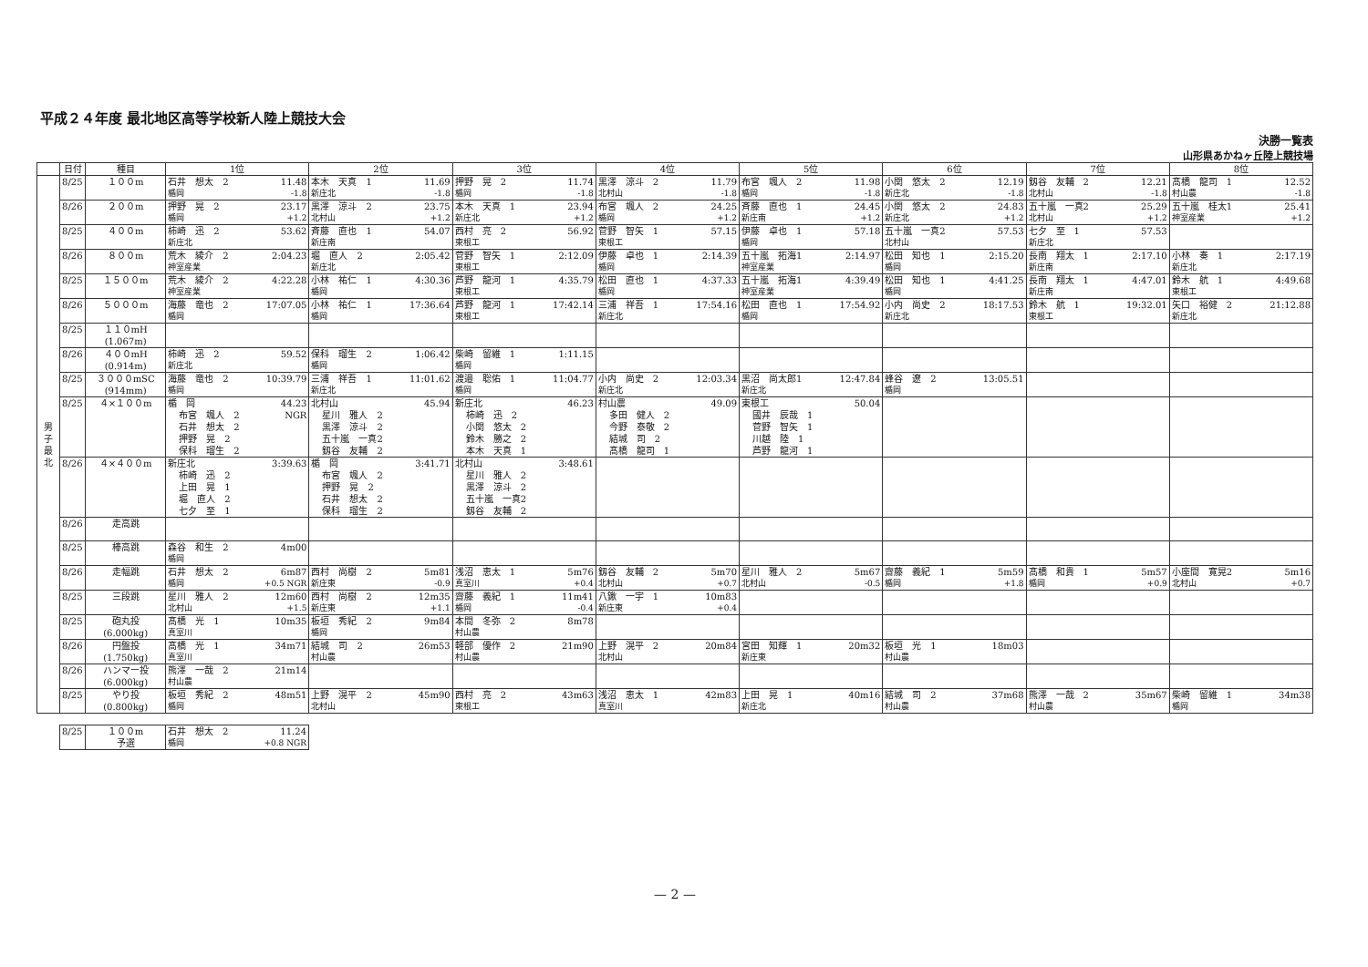平成２４年度 最北地区高等学校新人陸上競技大会
決勝一覧表
山形県あかねヶ丘陸上競技場
| | 日付 | 種目 | 1位 | 2位 | 3位 | 4位 | 5位 | 6位 | 7位 | 8位 |
| --- | --- | --- | --- | --- | --- | --- | --- | --- | --- | --- |
| 男 子 最 北 | 8/25 | １００m | 石井 想太 2 11.48 楯岡 -1.8 | 本木 天真 1 11.69 新庄北 -1.8 | 押野 晃 2 11.74 楯岡 -1.8 | 黒澤 涼斗 2 11.79 北村山 -1.8 | 布宮 颯人 2 11.98 楯岡 -1.8 | 小関 悠太 2 12.19 新庄北 -1.8 | 釼谷 友輔 2 12.21 北村山 -1.8 | 髙橋 龍司 1 12.52 村山農 -1.8 |
| | 8/26 | ２００m | 押野 晃 2 23.17 楯岡 +1.2 | 黒澤 涼斗 2 23.75 北村山 +1.2 | 本木 天真 1 23.94 新庄北 +1.2 | 布宮 颯人 2 24.25 楯岡 +1.2 | 斉藤 直也 1 24.45 新庄南 +1.2 | 小関 悠太 2 24.83 新庄北 +1.2 | 五十嵐 一真2 25.29 北村山 +1.2 | 五十嵐 桂太1 25.41 神室産業 +1.2 |
| | 8/25 | ４００m | 柿崎 迅 2 53.62 新庄北 | 斉藤 直也 1 54.07 新庄南 | 西村 亮 2 56.92 東根工 | 菅野 智矢 1 57.15 東根工 | 伊藤 卓也 1 57.18 楯岡 | 五十嵐 一真2 57.53 北村山 | 七夕 至 1 57.53 新庄北 | |
| | 8/26 | ８００m | 荒木 綾介 2 2:04.23 神室産業 | 堀 直人 2 2:05.42 新庄北 | 菅野 智矢 1 2:12.09 東根工 | 伊藤 卓也 1 2:14.39 楯岡 | 五十嵐 拓海1 2:14.97 神室産業 | 松田 知也 1 2:15.20 楯岡 | 長南 翔太 1 2:17.10 新庄南 | 小林 奏 1 2:17.19 新庄北 |
| | 8/25 | １５００m | 荒木 綾介 2 4:22.28 神室産業 | 小林 祐仁 1 4:30.36 楯岡 | 芦野 龍河 1 4:35.79 東根工 | 松田 直也 1 4:37.33 楯岡 | 五十嵐 拓海1 4:39.49 神室産業 | 松田 知也 1 4:41.25 楯岡 | 長南 翔太 1 4:47.01 新庄南 | 鈴木 航 1 4:49.68 東根工 |
| | 8/26 | ５０００m | 海藤 竜也 2 17:07.05 楯岡 | 小林 祐仁 1 17:36.64 楯岡 | 芦野 龍河 1 17:42.14 東根工 | 三浦 祥吾 1 17:54.16 新庄北 | 松田 直也 1 17:54.92 楯岡 | 小内 尚史 2 18:17.53 新庄北 | 鈴木 航 1 19:32.01 東根工 | 矢口 裕健 2 21:12.88 新庄北 |
| | 8/25 | １１０mH (1.067m) | | | | | | | | |
| | 8/26 | ４００mH (0.914m) | 柿崎 迅 2 59.52 新庄北 | 保科 瑠生 2 1:06.42 楯岡 | 柴崎 留維 1 1:11.15 楯岡 | | | | | |
| | 8/25 | ３０００mSC (914mm) | 海藤 竜也 2 10:39.79 楯岡 | 三浦 祥吾 1 11:01.62 新庄北 | 渡邉 聡佑 1 11:04.77 楯岡 | 小内 尚史 2 12:03.34 新庄北 | 黒沼 尚太郎1 12:47.84 新庄北 | 蜂谷 遼 2 13:05.51 楯岡 | | |
| | 8/25 | ４×１００m | 楯 岡 44.23 布宮 颯人 2 NGR 石井 想太 2 押野 晃 2 保科 瑠生 2 | 北村山 45.94 星川 雅人 2 黒澤 涼斗 2 五十嵐 一真2 釼谷 友輔 2 | 新庄北 46.23 柿崎 迅 2 小関 悠太 2 鈴木 勝之 2 本木 天真 1 | 村山農 49.09 多田 健人 2 今野 泰敬 2 結城 司 2 髙橋 龍司 1 | 東根工 50.04 國井 辰哉 1 菅野 智矢 1 川越 陸 1 芦野 龍河 1 | | | |
| | 8/26 | ４×４００m | 新庄北 3:39.63 柿崎 迅 2 上田 晃 1 堀 直人 2 七夕 至 1 | 楯 岡 3:41.71 布宮 颯人 2 押野 晃 2 石井 想太 2 保科 瑠生 2 | 北村山 3:48.61 星川 雅人 2 黒澤 涼斗 2 五十嵐 一真2 釼谷 友輔 2 | | | | | |
| | 8/26 | 走高跳 | | | | | | | | |
| | 8/25 | 棒高跳 | 森谷 和生 2 4m00 楯岡 | | | | | | | |
| | 8/26 | 走幅跳 | 石井 想太 2 6m87 楯岡 +0.5 NGR | 西村 尚樹 2 5m81 新庄東 -0.9 | 浅沼 恵太 1 5m76 真室川 +0.4 | 釼谷 友輔 2 5m70 北村山 +0.7 | 星川 雅人 2 5m67 北村山 -0.5 | 齋藤 義紀 1 5m59 楯岡 +1.8 | 髙橋 和貴 1 5m57 楯岡 +0.9 | 小座間 寛晃2 5m16 北村山 +0.7 |
| | 8/25 | 三段跳 | 星川 雅人 2 12m60 北村山 +1.5 | 西村 尚樹 2 12m35 新庄東 +1.1 | 齋藤 義紀 1 11m41 楯岡 -0.4 | 八鍬 一宇 1 10m83 新庄東 +0.4 | | | | |
| | 8/25 | 砲丸投 (6.000kg) | 髙橋 光 1 10m35 真室川 | 板垣 秀紀 2 9m84 楯岡 | 本間 冬弥 2 8m78 村山農 | | | | | |
| | 8/26 | 円盤投 (1.750kg) | 髙橋 光 1 34m71 真室川 | 結城 司 2 26m53 村山農 | 軽部 優作 2 21m90 村山農 | 上野 滉平 2 20m84 北村山 | 宮田 知輝 1 20m32 新庄東 | 板垣 光 1 18m03 村山農 | | |
| | 8/26 | ハンマー投 (6.000kg) | 熊澤 一哉 2 21m14 村山農 | | | | | | | |
| | 8/25 | やり投 (0.800kg) | 板垣 秀紀 2 48m51 楯岡 | 上野 滉平 2 45m90 北村山 | 西村 亮 2 43m63 東根工 | 浅沼 恵太 1 42m83 真室川 | 上田 晃 1 40m16 新庄北 | 結城 司 2 37m68 村山農 | 熊澤 一哉 2 35m67 村山農 | 柴崎 留維 1 34m38 楯岡 |
| 8/25 | １００m 予選 | 石井 想太 2 11.24 楯岡 +0.8 NGR |
— 2 —